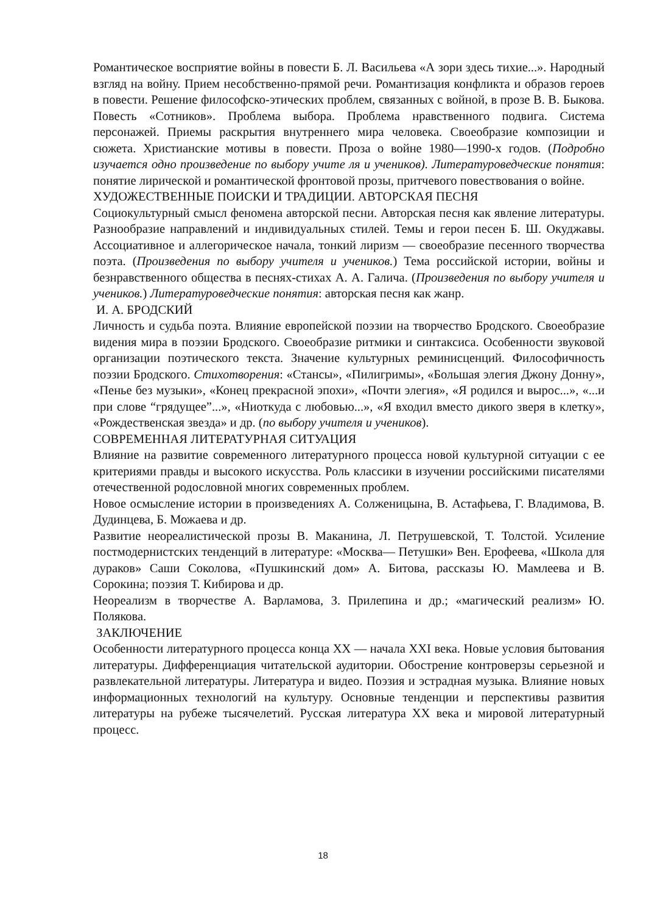Романтическое восприятие войны в повести Б. Л. Васильева «А зори здесь тихие...». Народный взгляд на войну. Прием несобственно-прямой речи. Романтизация конфликта и образов героев в повести. Решение философско-этических проблем, связанных с войной, в прозе В. В. Быкова. Повесть «Сотников». Проблема выбора. Проблема нравственного подвига. Система персонажей. Приемы раскрытия внутреннего мира человека. Своеобразие композиции и сюжета. Христианские мотивы в повести. Проза о войне 1980—1990-х годов. (Подробно изучается одно произведение по выбору учите ля и учеников). Литературоведческие понятия: понятие лирической и романтической фронтовой прозы, притчевого повествования о войне.
ХУДОЖЕСТВЕННЫЕ ПОИСКИ И ТРАДИЦИИ. АВТОРСКАЯ ПЕСНЯ
Социокультурный смысл феномена авторской песни. Авторская песня как явление литературы. Разнообразие направлений и индивидуальных стилей. Темы и герои песен Б. Ш. Окуджавы. Ассоциативное и аллегорическое начала, тонкий лиризм — своеобразие песенного творчества поэта. (Произведения по выбору учителя и учеников.) Тема российской истории, войны и безнравственного общества в песнях-стихах А. А. Галича. (Произведения по выбору учителя и учеников.) Литературоведческие понятия: авторская песня как жанр.
И. А. БРОДСКИЙ
Личность и судьба поэта. Влияние европейской поэзии на творчество Бродского. Своеобразие видения мира в поэзии Бродского. Своеобразие ритмики и синтаксиса. Особенности звуковой организации поэтического текста. Значение культурных реминисценций. Философичность поэзии Бродского. Стихотворения: «Стансы», «Пилигримы», «Большая элегия Джону Донну», «Пенье без музыки», «Конец прекрасной эпохи», «Почти элегия», «Я родился и вырос...», «...и при слове “грядущее”...», «Ниоткуда с любовью...», «Я входил вместо дикого зверя в клетку», «Рождественская звезда» и др. (по выбору учителя и учеников).
СОВРЕМЕННАЯ ЛИТЕРАТУРНАЯ СИТУАЦИЯ
Влияние на развитие современного литературного процесса новой культурной ситуации с ее критериями правды и высокого искусства. Роль классики в изучении российскими писателями отечественной родословной многих современных проблем.
Новое осмысление истории в произведениях А. Солженицына, В. Астафьева, Г. Владимова, В. Дудинцева, Б. Можаева и др.
Развитие неореалистической прозы В. Маканина, Л. Петрушевской, Т. Толстой. Усиление постмодернистских тенденций в литературе: «Москва— Петушки» Вен. Ерофеева, «Школа для дураков» Саши Соколова, «Пушкинский дом» А. Битова, рассказы Ю. Мамлеева и В. Сорокина; поэзия Т. Кибирова и др.
Неореализм в творчестве А. Варламова, З. Прилепина и др.; «магический реализм» Ю. Полякова.
ЗАКЛЮЧЕНИЕ
Особенности литературного процесса конца XX — начала XXI века. Новые условия бытования литературы. Дифференциация читательской аудитории. Обострение контроверзы серьезной и развлекательной литературы. Литература и видео. Поэзия и эстрадная музыка. Влияние новых информационных технологий на культуру. Основные тенденции и перспективы развития литературы на рубеже тысячелетий. Русская литература XX века и мировой литературный процесс.
18